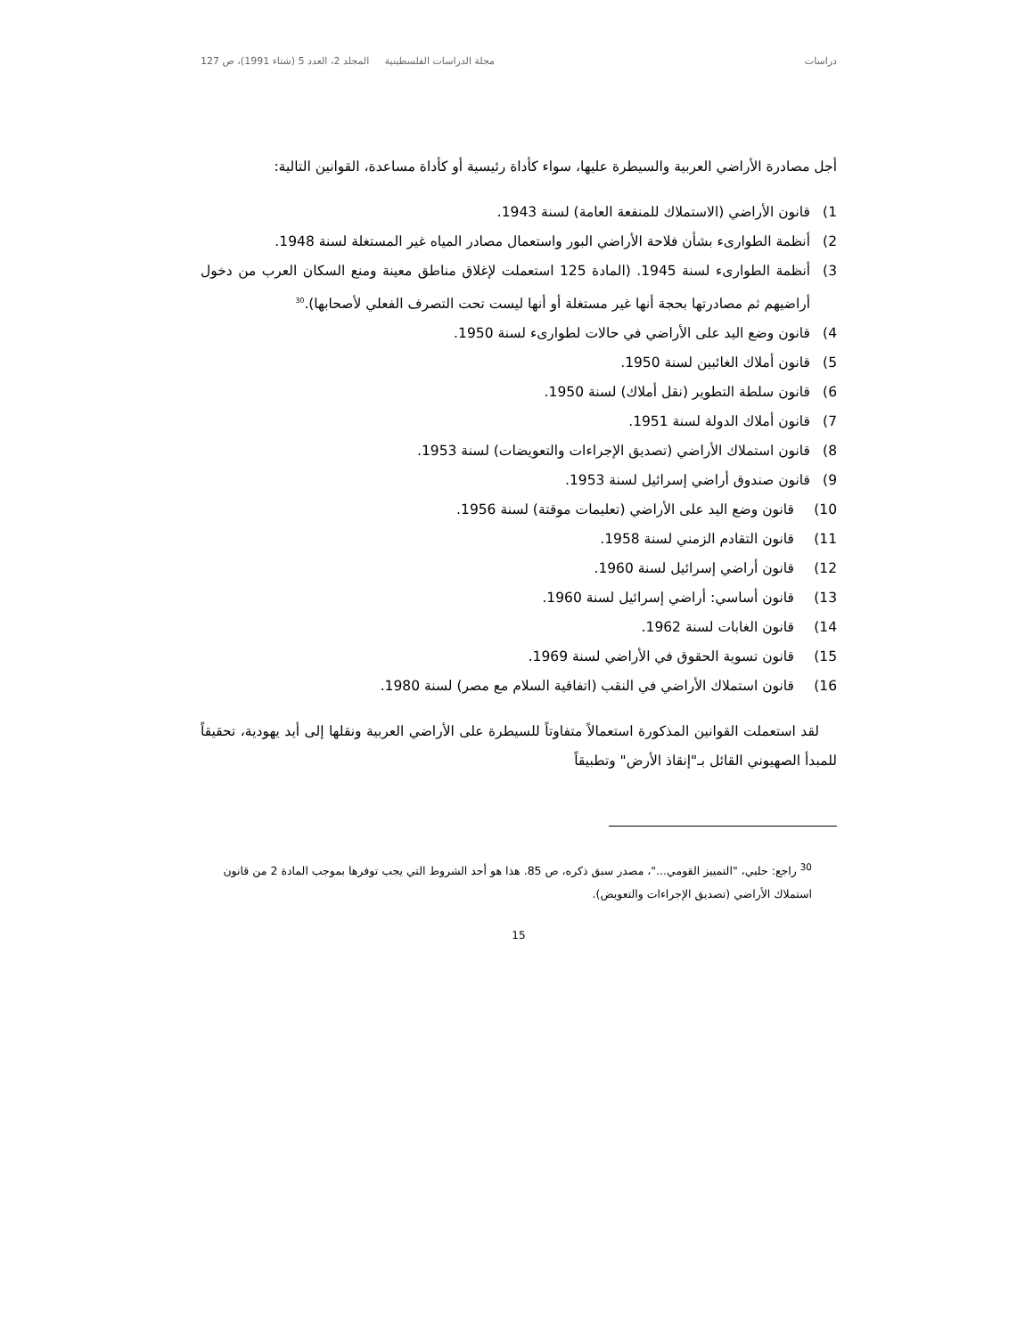دراسات مجلة الدراسات الفلسطينية المجلد 2، العدد 5 (شتاء 1991)، ص 127
أجل مصادرة الأراضي العربية والسيطرة عليها، سواء كأداة رئيسية أو كأداة مساعدة، القوانين التالية:
1) قانون الأراضي (الاستملاك للمنفعة العامة) لسنة 1943.
2) أنظمة الطوارىء بشأن فلاحة الأراضي البور واستعمال مصادر المياه غير المستغلة لسنة 1948.
3) أنظمة الطوارىء لسنة 1945. (المادة 125 استعملت لإغلاق مناطق معينة ومنع السكان العرب من دخول أراضيهم ثم مصادرتها بحجة أنها غير مستغلة أو أنها ليست تحت التصرف الفعلي لأصحابها).<sup>30</sup>
4) قانون وضع اليد على الأراضي في حالات لطوارىء لسنة 1950.
5) قانون أملاك الغائبين لسنة 1950.
6) قانون سلطة التطوير (نقل أملاك) لسنة 1950.
7) قانون أملاك الدولة لسنة 1951.
8) قانون استملاك الأراضي (تصديق الإجراءات والتعويضات) لسنة 1953.
9) قانون صندوق أراضي إسرائيل لسنة 1953.
10) قانون وضع اليد على الأراضي (تعليمات موقتة) لسنة 1956.
11) قانون التقادم الزمني لسنة 1958.
12) قانون أراضي إسرائيل لسنة 1960.
13) قانون أساسي: أراضي إسرائيل لسنة 1960.
14) قانون الغابات لسنة 1962.
15) قانون تسوية الحقوق في الأراضي لسنة 1969.
16) قانون استملاك الأراضي في النقب (اتفاقية السلام مع مصر) لسنة 1980.
لقد استعملت القوانين المذكورة استعمالاً متفاوتاً للسيطرة على الأراضي العربية ونقلها إلى أيد يهودية، تحقيقاً للمبدأ الصهيوني القائل بـ"إنقاذ الأرض" وتطبيقاً
<sup>30</sup> راجع: حلبي، "التمييز القومي..."، مصدر سبق ذكره، ص 85. هذا هو أحد الشروط التي يجب توفرها بموجب المادة 2 من قانون استملاك الأراضي (تصديق الإجراءات والتعويض).
15